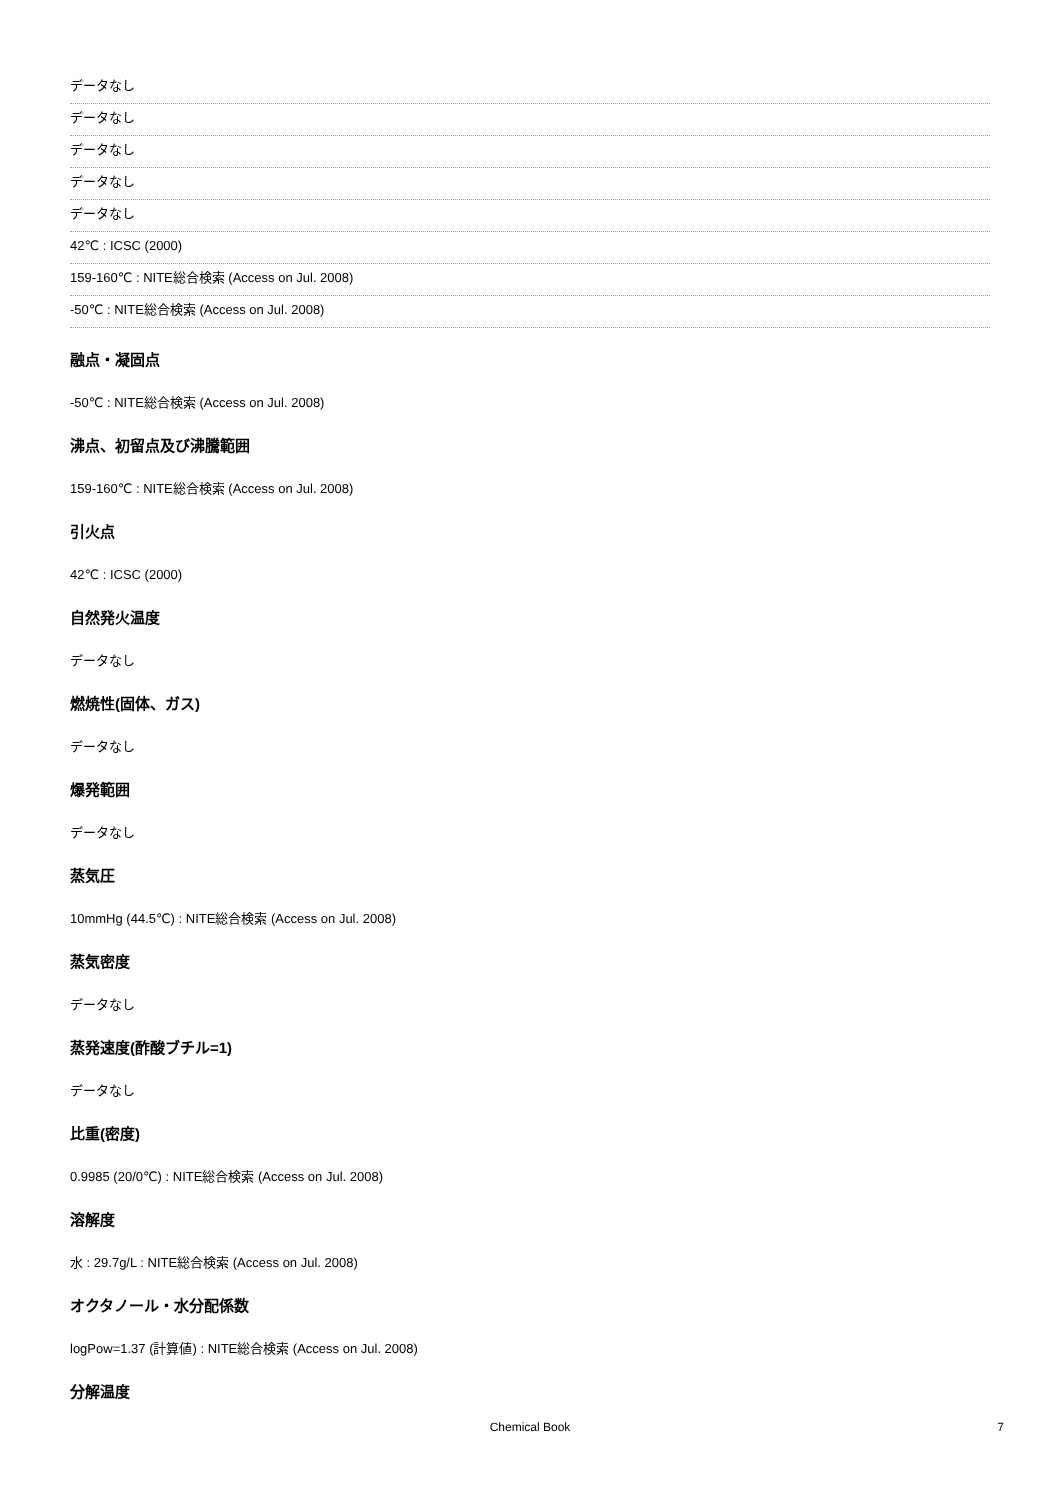データなし
データなし
データなし
データなし
データなし
42℃ : ICSC (2000)
159-160℃ : NITE総合検索 (Access on Jul. 2008)
-50℃ : NITE総合検索 (Access on Jul. 2008)
融点・凝固点
-50℃ : NITE総合検索 (Access on Jul. 2008)
沸点、初留点及び沸騰範囲
159-160℃ : NITE総合検索 (Access on Jul. 2008)
引火点
42℃ : ICSC (2000)
自然発火温度
データなし
燃焼性(固体、ガス)
データなし
爆発範囲
データなし
蒸気圧
10mmHg (44.5℃) : NITE総合検索 (Access on Jul. 2008)
蒸気密度
データなし
蒸発速度(酢酸ブチル=1)
データなし
比重(密度)
0.9985 (20/0℃) : NITE総合検索 (Access on Jul. 2008)
溶解度
水 : 29.7g/L : NITE総合検索 (Access on Jul. 2008)
オクタノール・水分配係数
logPow=1.37 (計算値) : NITE総合検索 (Access on Jul. 2008)
分解温度
Chemical Book
7